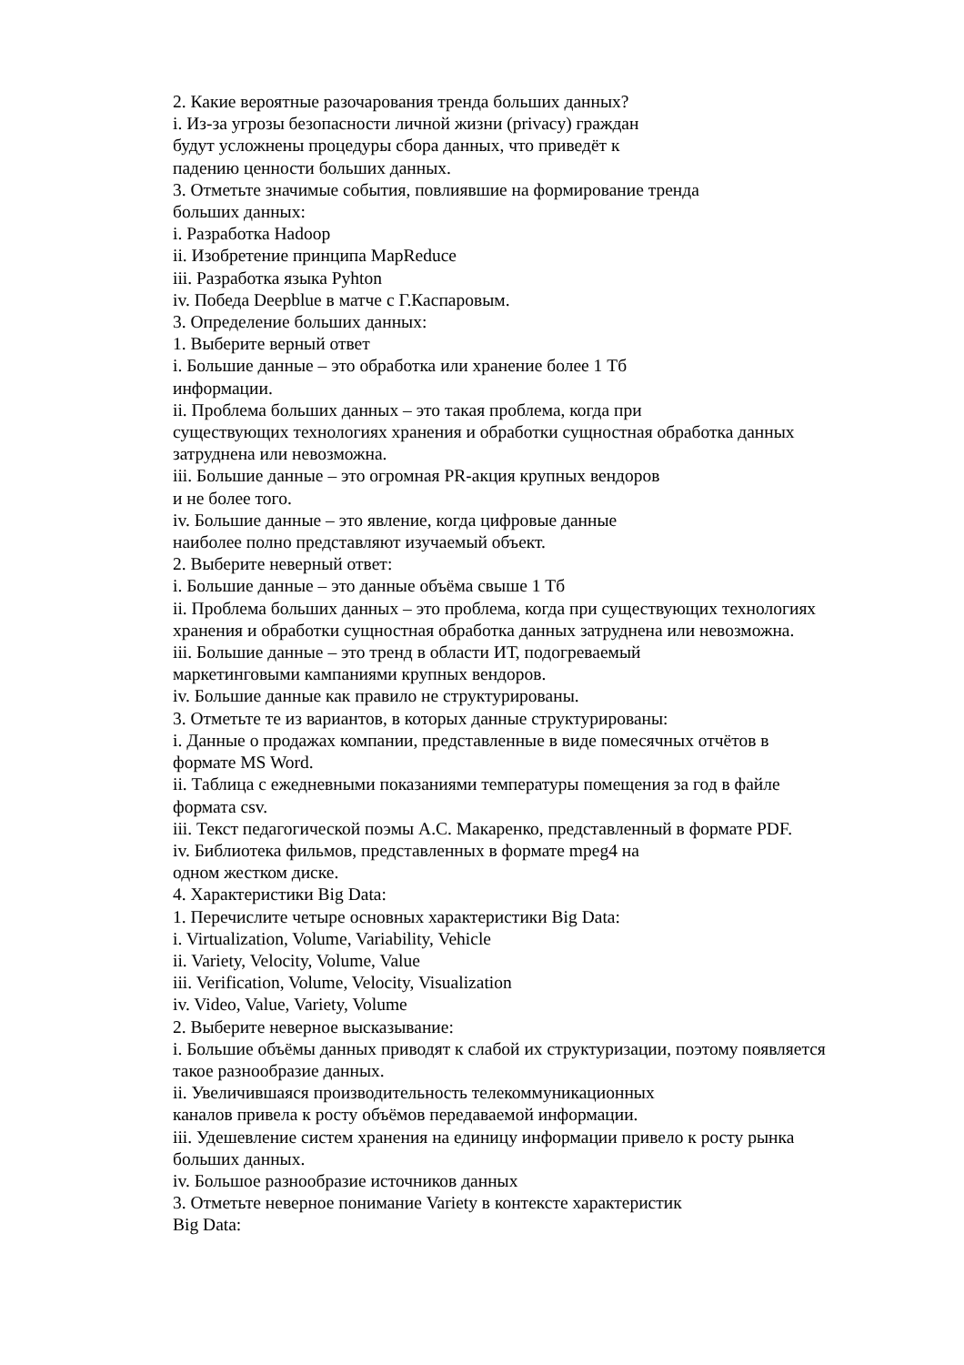2. Какие вероятные разочарования тренда больших данных?
i. Из-за угрозы безопасности личной жизни (privacy) граждан
будут усложнены процедуры сбора данных, что приведёт к
падению ценности больших данных.
3. Отметьте значимые события, повлиявшие на формирование тренда
больших данных:
i. Разработка Hadoop
ii. Изобретение принципа MapReduce
iii. Разработка языка Pyhton
iv. Победа Deepblue в матче с Г.Каспаровым.
3. Определение больших данных:
1. Выберите верный ответ
i. Большие данные – это обработка или хранение более 1 Тб
информации.
ii. Проблема больших данных – это такая проблема, когда при
существующих технологиях хранения и обработки сущностная обработка данных
затруднена или невозможна.
iii. Большие данные – это огромная PR-акция крупных вендоров
и не более того.
iv. Большие данные – это явление, когда цифровые данные
наиболее полно представляют изучаемый объект.
2. Выберите неверный ответ:
i. Большие данные – это данные объёма свыше 1 Тб
ii. Проблема больших данных – это проблема, когда при существующих технологиях
хранения и обработки сущностная обработка данных затруднена или невозможна.
iii. Большие данные – это тренд в области ИТ, подогреваемый
маркетинговыми кампаниями крупных вендоров.
iv. Большие данные как правило не структурированы.
3. Отметьте те из вариантов, в которых данные структурированы:
i. Данные о продажах компании, представленные в виде помесячных отчётов в
формате MS Word.
ii. Таблица с ежедневными показаниями температуры помещения за год в файле
формата csv.
iii. Текст педагогической поэмы А.С. Макаренко, представленный в формате PDF.
iv. Библиотека фильмов, представленных в формате mpeg4 на
одном жестком диске.
4. Характеристики Big Data:
1. Перечислите четыре основных характеристики Big Data:
i. Virtualization, Volume, Variability, Vehicle
ii. Variety, Velocity, Volume, Value
iii. Verification, Volume, Velocity, Visualization
iv. Video, Value, Variety, Volume
2. Выберите неверное высказывание:
i. Большие объёмы данных приводят к слабой их структуризации, поэтому появляется
такое разнообразие данных.
ii. Увеличившаяся производительность телекоммуникационных
каналов привела к росту объёмов передаваемой информации.
iii. Удешевление систем хранения на единицу информации привело к росту рынка
больших данных.
iv. Большое разнообразие источников данных
3. Отметьте неверное понимание Variety в контексте характеристик
Big Data: